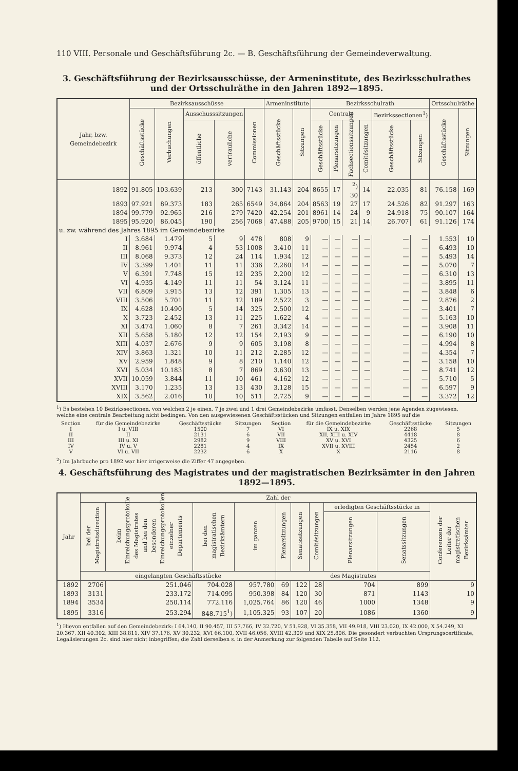110 VIII. Personale und Geschäftsführung 2c. — B. Geschäftsführung der Gemeindeverwaltung.
3. Geschäftsführung der Bezirksausschüsse, der Armeninstitute, des Bezirksschulrathes und der Ortsschulräthe in den Jahren 1892—1895.
| Jahr, bzw. Gemeindebezirk | Bezirksausschüsse | | | | | Armeninstitute | | Bezirksschulrath | | | | | | Ortsschulräthe | |
| --- | --- | --- | --- | --- | --- | --- | --- | --- | --- | --- | --- | --- | --- | --- | --- |
| | Geschäftsstücke | Verbuchungen | Ausschusssitzungen | | Commissionen | Geschäftsstücke | Sitzungen | Centrale | | | | Bezirkssectionen<sup>1</sup>) | | Geschäftsstücke | Sitzungen |
| | | | öffentliche | vertrauliche | | | | Geschäftsstücke | Plenarsitzungen | Fachsectionssitzungen | Comitésitzungen | Geschäftsstücke | Sitzungen | | |
| 1892 | 91.805 | 103.639 | 213 | 300 | 7143 | 31.143 | 204 | 8655 | 17 | <sup>2</sup>) 30 | 14 | 22.035 | 81 | 76.158 | 169 |
| 1893 | 97.921 | 89.373 | 183 | 265 | 6549 | 34.864 | 204 | 8563 | 19 | 27 | 17 | 24.526 | 82 | 91.297 | 163 |
| 1894 | 99.779 | 92.965 | 216 | 279 | 7420 | 42.254 | 201 | 8961 | 14 | 24 | 9 | 24.918 | 75 | 90.107 | 164 |
| 1895 | 95.920 | 86.045 | 190 | 256 | 7068 | 47.488 | 205 | 9700 | 15 | 21 | 14 | 26.707 | 61 | 91.126 | 174 |
| u. zw. während des Jahres 1895 im Gemeindebezirke | | | | | | | | | | | | | | | |
| I | 3.684 | 1.479 | 5 | 9 | 478 | 808 | 9 | — | — | — | — | — | — | 1.553 | 10 |
| II | 8.961 | 9.974 | 4 | 53 | 1008 | 3.410 | 11 | — | — | — | — | — | — | 6.493 | 10 |
| III | 8.068 | 9.373 | 12 | 24 | 114 | 1.934 | 12 | — | — | — | — | — | — | 5.493 | 14 |
| IV | 3.399 | 1.401 | 11 | 11 | 336 | 2.260 | 14 | — | — | — | — | — | — | 5.070 | 7 |
| V | 6.391 | 7.748 | 15 | 12 | 235 | 2.200 | 12 | — | — | — | — | — | — | 6.310 | 13 |
| VI | 4.935 | 4.149 | 11 | 11 | 54 | 3.124 | 11 | — | — | — | — | — | — | 3.895 | 11 |
| VII | 6.809 | 3.915 | 13 | 12 | 391 | 1.305 | 13 | — | — | — | — | — | — | 3.848 | 6 |
| VIII | 3.506 | 5.701 | 11 | 12 | 189 | 2.522 | 3 | — | — | — | — | — | — | 2.876 | 2 |
| IX | 4.628 | 10.490 | 5 | 14 | 325 | 2.500 | 12 | — | — | — | — | — | — | 3.401 | 7 |
| X | 3.723 | 2.452 | 13 | 11 | 225 | 1.622 | 4 | — | — | — | — | — | — | 5.163 | 10 |
| XI | 3.474 | 1.060 | 8 | 7 | 261 | 3.342 | 14 | — | — | — | — | — | — | 3.908 | 11 |
| XII | 5.658 | 5.180 | 12 | 12 | 154 | 2.193 | 9 | — | — | — | — | — | — | 6.190 | 10 |
| XIII | 4.037 | 2.676 | 9 | 9 | 605 | 3.198 | 8 | — | — | — | — | — | — | 4.994 | 8 |
| XIV | 3.863 | 1.321 | 10 | 11 | 212 | 2.285 | 12 | — | — | — | — | — | — | 4.354 | 7 |
| XV | 2.959 | 1.848 | 9 | 8 | 210 | 1.140 | 12 | — | — | — | — | — | — | 3.158 | 10 |
| XVI | 5.034 | 10.183 | 8 | 7 | 869 | 3.630 | 13 | — | — | — | — | — | — | 8.741 | 12 |
| XVII | 10.059 | 3.844 | 11 | 10 | 461 | 4.162 | 12 | — | — | — | — | — | — | 5.710 | 5 |
| XVIII | 3.170 | 1.235 | 13 | 13 | 430 | 3.128 | 15 | — | — | — | — | — | — | 6.597 | 9 |
| XIX | 3.562 | 2.016 | 10 | 10 | 511 | 2.725 | 9 | — | — | — | — | — | — | 3.372 | 12 |
<sup>1</sup>) Es bestehen 10 Bezirkssectionen, von welchen 2 je einen, 7 je zwei und 1 drei Gemeindebezirke umfasst. Denselben werden jene Agenden zugewiesen, welche eine centrale Bearbeitung nicht bedingen. Von den ausgewiesenen Geschäftsstücken und Sitzungen entfallen im Jahre 1895 auf die
| Section | für die Gemeindebezirke | Geschäftsstücke | Sitzungen | Section | für die Gemeindebezirke | Geschäftsstücke | Sitzungen |
| I | I u. VIII | 1500 | 7 | VI | IX u. XIX | 2268 | 5 |
| II | II | 2131 | 6 | VII | XII, XIII u. XIV | 4418 | 8 |
| III | III u. XI | 2982 | 9 | VIII | XV u. XVI | 4325 | 6 |
| IV | IV u. V | 2281 | 4 | IX | XVII u. XVIII | 2454 | 2 |
| V | VI u. VII | 2232 | 6 | X | X | 2116 | 8 |
<sup>2</sup>) Im Jahrbuche pro 1892 war hier irrigerweise die Ziffer 47 angegeben.
4. Geschäftsführung des Magistrates und der magistratischen Bezirksämter in den Jahren 1892—1895.
| Jahr | Zahl der | | | | | | | | | |
| --- | --- | --- | --- | --- | --- | --- | --- | --- | --- | --- |
| | bei der Magistratsdirection | beim Einreichungsprotokolle des Magistrates und bei den besonderen Einreichungsprotokollen einzelner Departements | bei den magistratischen Bezirksämtern | im ganzen | Plenarsitzungen | Senatssitzungen | Comitésitzungen | erledigten Geschäftsstücke in | | Conferenzen der Leiter der magistratischen Bezirksämter |
| | | | | | | | | Plenarsitzungen | Senatssitzungen | |
| | eingelangten Geschäftsstücke | | | | des Magistrates | | | | | |
| 1892 | 2706 | 251.046 | 704.028 | 957.780 | 69 | 122 | 28 | 704 | 899 | 9 |
| 1893 | 3131 | 233.172 | 714.095 | 950.398 | 84 | 120 | 30 | 871 | 1143 | 10 |
| 1894 | 3534 | 250.114 | 772.116 | 1,025.764 | 86 | 120 | 46 | 1000 | 1348 | 9 |
| 1895 | 3316 | 253.294 | 848.715<sup>1</sup>) | 1,105.325 | 93 | 107 | 20 | 1086 | 1360 | 9 |
<sup>1</sup>) Hievon entfallen auf den Gemeindebezirk: I 64.140, II 90.457, III 57.766, IV 32.720, V 51.928, VI 35.358, VII 49.918, VIII 23.020, IX 42.000, X 54.249, XI 20.367, XII 40.302, XIII 38.811, XIV 37.176, XV 30.232, XVI 66.100, XVII 46.056, XVIII 42.309 und XIX 25.806. Die gesondert verbuchten Ursprungscertificate, Legalisierungen 2c. sind hier nicht inbegriffen; die Zahl derselben s. in der Anmerkung zur folgenden Tabelle auf Seite 112.